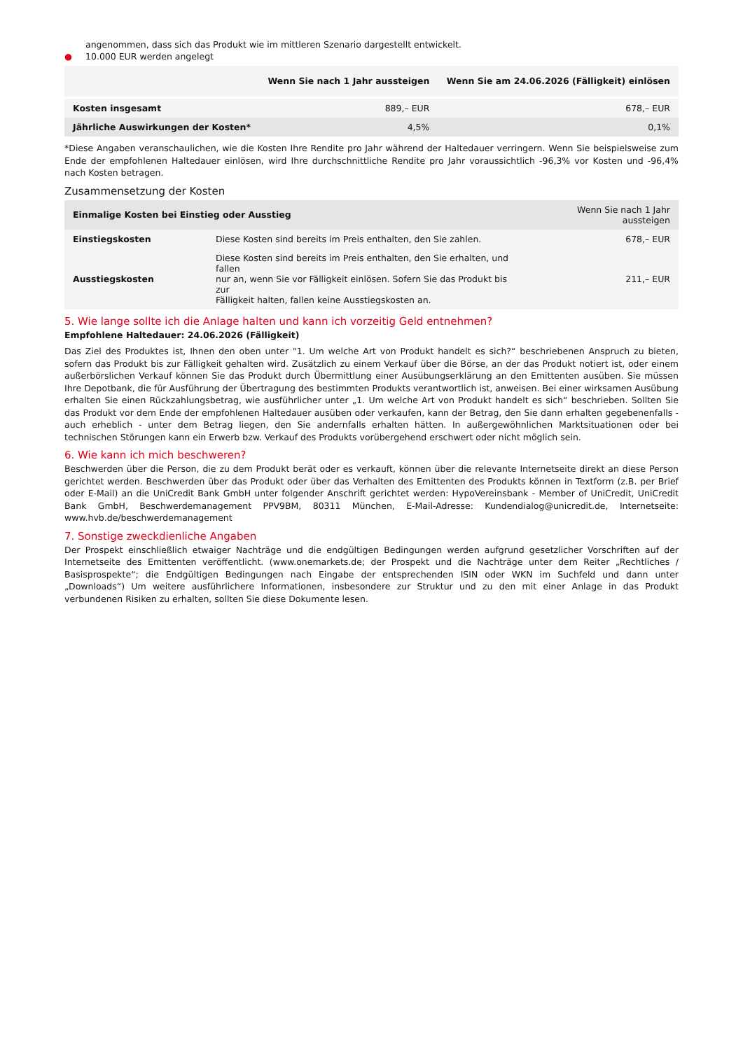angenommen, dass sich das Produkt wie im mittleren Szenario dargestellt entwickelt.
● 10.000 EUR werden angelegt
| | Wenn Sie nach 1 Jahr aussteigen | Wenn Sie am 24.06.2026 (Fälligkeit) einlösen |
| --- | --- | --- |
| Kosten insgesamt | 889,– EUR | 678,– EUR |
| Jährliche Auswirkungen der Kosten* | 4,5% | 0,1% |
*Diese Angaben veranschaulichen, wie die Kosten Ihre Rendite pro Jahr während der Haltedauer verringern. Wenn Sie beispielsweise zum Ende der empfohlenen Haltedauer einlösen, wird Ihre durchschnittliche Rendite pro Jahr voraussichtlich -96,3% vor Kosten und -96,4% nach Kosten betragen.
Zusammensetzung der Kosten
| Einmalige Kosten bei Einstieg oder Ausstieg | | Wenn Sie nach 1 Jahr aussteigen |
| --- | --- | --- |
| Einstiegskosten | Diese Kosten sind bereits im Preis enthalten, den Sie zahlen. | 678,– EUR |
| Ausstiegskosten | Diese Kosten sind bereits im Preis enthalten, den Sie erhalten, und fallen nur an, wenn Sie vor Fälligkeit einlösen. Sofern Sie das Produkt bis zur Fälligkeit halten, fallen keine Ausstiegskosten an. | 211,– EUR |
5. Wie lange sollte ich die Anlage halten und kann ich vorzeitig Geld entnehmen?
Empfohlene Haltedauer: 24.06.2026 (Fälligkeit)
Das Ziel des Produktes ist, Ihnen den oben unter "1. Um welche Art von Produkt handelt es sich?“ beschriebenen Anspruch zu bieten, sofern das Produkt bis zur Fälligkeit gehalten wird. Zusätzlich zu einem Verkauf über die Börse, an der das Produkt notiert ist, oder einem außerbörslichen Verkauf können Sie das Produkt durch Übermittlung einer Ausübungserklärung an den Emittenten ausüben. Sie müssen Ihre Depotbank, die für Ausführung der Übertragung des bestimmten Produkts verantwortlich ist, anweisen. Bei einer wirksamen Ausübung erhalten Sie einen Rückzahlungsbetrag, wie ausführlicher unter „1. Um welche Art von Produkt handelt es sich“ beschrieben. Sollten Sie das Produkt vor dem Ende der empfohlenen Haltedauer ausüben oder verkaufen, kann der Betrag, den Sie dann erhalten gegebenenfalls - auch erheblich - unter dem Betrag liegen, den Sie andernfalls erhalten hätten. In außergewöhnlichen Marktsituationen oder bei technischen Störungen kann ein Erwerb bzw. Verkauf des Produkts vorübergehend erschwert oder nicht möglich sein.
6. Wie kann ich mich beschweren?
Beschwerden über die Person, die zu dem Produkt berät oder es verkauft, können über die relevante Internetseite direkt an diese Person gerichtet werden. Beschwerden über das Produkt oder über das Verhalten des Emittenten des Produkts können in Textform (z.B. per Brief oder E-Mail) an die UniCredit Bank GmbH unter folgender Anschrift gerichtet werden: HypoVereinsbank - Member of UniCredit, UniCredit Bank GmbH, Beschwerdemanagement PPV9BM, 80311 München, E-Mail-Adresse: Kundendialog@unicredit.de, Internetseite: www.hvb.de/beschwerdemanagement
7. Sonstige zweckdienliche Angaben
Der Prospekt einschließlich etwaiger Nachträge und die endgültigen Bedingungen werden aufgrund gesetzlicher Vorschriften auf der Internetseite des Emittenten veröffentlicht. (www.onemarkets.de; der Prospekt und die Nachträge unter dem Reiter „Rechtliches / Basisprospekte“; die Endgültigen Bedingungen nach Eingabe der entsprechenden ISIN oder WKN im Suchfeld und dann unter „Downloads“) Um weitere ausführlichere Informationen, insbesondere zur Struktur und zu den mit einer Anlage in das Produkt verbundenen Risiken zu erhalten, sollten Sie diese Dokumente lesen.